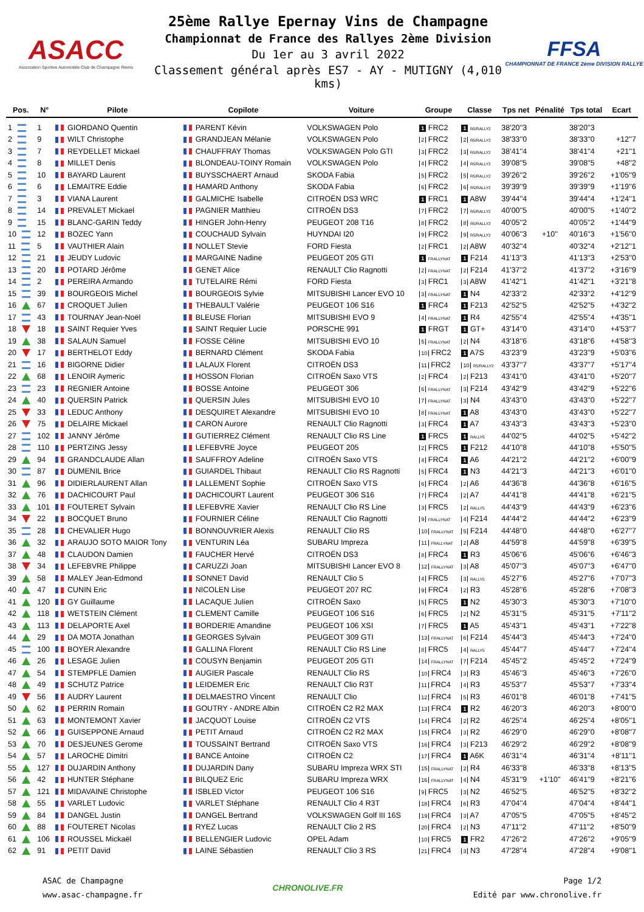ASACC
Association Sportive Automobile Club de Champagne Reims
25ème Rallye Epernay Vins de Champagne
Championnat de France des Rallyes 2ème Division
Du 1er au 3 avril 2022
Classement général après ES7 - AY - MUTIGNY (4,010 kms)
FFSA
CHAMPIONNAT DE FRANCE 2ème DIVISION RALLYE
| Pos. | N° | Pilote | Copilote | Voiture | Groupe | Classe | Tps net | Pénalité | Tps total | Ecart |
| --- | --- | --- | --- | --- | --- | --- | --- | --- | --- | --- |
| 1 | 1 | GIORDANO Quentin | PARENT Kévin | VOLKSWAGEN Polo | 1 FRC2 | 1 R5/RALLY2 | 38'20''3 | | 38'20''3 | |
| 2 | 9 | WILT Christophe | GRANDJEAN Mélanie | VOLKSWAGEN Polo | 2 FRC2 | 2 R5/RALLY2 | 38'33''0 | | 38'33''0 | +12''7 |
| 3 | 7 | REYDELLET Mickael | CHAUFFRAY Thomas | VOLKSWAGEN Polo GTI | 3 FRC2 | 3 R5/RALLY2 | 38'41''4 | | 38'41''4 | +21''1 |
| 4 | 8 | MILLET Denis | BLONDEAU-TOINY Romain | VOLKSWAGEN Polo | 4 FRC2 | 4 R5/RALLY2 | 39'08''5 | | 39'08''5 | +48''2 |
| 5 | 10 | BAYARD Laurent | BUYSSCHAERT Arnaud | SKODA Fabia | 5 FRC2 | 5 R5/RALLY2 | 39'26''2 | | 39'26''2 | +1'05''9 |
| 6 | 6 | LEMAITRE Eddie | HAMARD Anthony | SKODA Fabia | 6 FRC2 | 6 R5/RALLY2 | 39'39''9 | | 39'39''9 | +1'19''6 |
| 7 | 3 | VIANA Laurent | GALMICHE Isabelle | CITROËN DS3 WRC | 1 FRC1 | 1 A8W | 39'44''4 | | 39'44''4 | +1'24''1 |
| 8 | 14 | PREVALET Mickael | PAGNIER Matthieu | CITROËN DS3 | 7 FRC2 | 7 R5/RALLY2 | 40'00''5 | | 40'00''5 | +1'40''2 |
| 9 | 15 | BLANC-GARIN Teddy | HINGER John-Henry | PEUGEOT 208 T16 | 8 FRC2 | 8 R5/RALLY2 | 40'05''2 | | 40'05''2 | +1'44''9 |
| 10 | 12 | BOZEC Yann | COUCHAUD Sylvain | HUYNDAI I20 | 9 FRC2 | 9 R5/RALLY2 | 40'06''3 | +10'' | 40'16''3 | +1'56''0 |
| 11 | 5 | VAUTHIER Alain | NOLLET Stevie | FORD Fiesta | 2 FRC1 | 2 A8W | 40'32''4 | | 40'32''4 | +2'12''1 |
| 12 | 21 | JEUDY Ludovic | MARGAINE Nadine | PEUGEOT 205 GTI | 1 FRALLYNAT | 1 F214 | 41'13''3 | | 41'13''3 | +2'53''0 |
| 13 | 20 | POTARD Jérôme | GENET Alice | RENAULT Clio Ragnotti | 2 FRALLYNAT | 2 F214 | 41'37''2 | | 41'37''2 | +3'16''9 |
| 14 | 2 | PEREIRA Armando | TUTELAIRE Rémi | FORD Fiesta | 3 FRC1 | 3 A8W | 41'42''1 | | 41'42''1 | +3'21''8 |
| 15 | 39 | BOURGEOIS Michel | BOURGEOIS Sylvie | MITSUBISHI Lancer EVO 10 | 3 FRALLYNAT | 1 N4 | 42'33''2 | | 42'33''2 | +4'12''9 |
| 16 | 67 | CROQUET Julien | THEBAULT Valérie | PEUGEOT 106 S16 | 1 FRC4 | 1 F213 | 42'52''5 | | 42'52''5 | +4'32''2 |
| 17 | 43 | TOURNAY Jean-Noël | BLEUSE Florian | MITSUBISHI EVO 9 | 4 FRALLYNAT | 1 R4 | 42'55''4 | | 42'55''4 | +4'35''1 |
| 18 | 18 | SAINT Requier Yves | SAINT Requier Lucie | PORSCHE 991 | 1 FRGT | 1 GT+ | 43'14''0 | | 43'14''0 | +4'53''7 |
| 19 | 38 | SALAUN Samuel | FOSSE Céline | MITSUBISHI EVO 10 | 5 FRALLYNAT | 2 N4 | 43'18''6 | | 43'18''6 | +4'58''3 |
| 20 | 17 | BERTHELOT Eddy | BERNARD Clément | SKODA Fabia | 10 FRC2 | 1 A7S | 43'23''9 | | 43'23''9 | +5'03''6 |
| 21 | 16 | BIGORNE Didier | LALAUX Florent | CITROËN DS3 | 11 FRC2 | 10 R5/RALLY2 | 43'37''7 | | 43'37''7 | +5'17''4 |
| 22 | 68 | LENOIR Aymeric | HOSSON Florian | CITROËN Saxo VTS | 2 FRC4 | 2 F213 | 43'41''0 | | 43'41''0 | +5'20''7 |
| 23 | 23 | REGNIER Antoine | BOSSE Antoine | PEUGEOT 306 | 6 FRALLYNAT | 3 F214 | 43'42''9 | | 43'42''9 | +5'22''6 |
| 24 | 40 | QUERSIN Patrick | QUERSIN Jules | MITSUBISHI EVO 10 | 7 FRALLYNAT | 3 N4 | 43'43''0 | | 43'43''0 | +5'22''7 |
| 25 | 33 | LEDUC Anthony | DESQUIRET Alexandre | MITSUBISHI EVO 10 | 8 FRALLYNAT | 1 A8 | 43'43''0 | | 43'43''0 | +5'22''7 |
| 26 | 75 | DELAIRE Mickael | CARON Aurore | RENAULT Clio Ragnotti | 3 FRC4 | 1 A7 | 43'43''3 | | 43'43''3 | +5'23''0 |
| 27 | 102 | JANNY Jérôme | GUTIERREZ Clément | RENAULT Clio RS Line | 1 FRC5 | 1 RALLY5 | 44'02''5 | | 44'02''5 | +5'42''2 |
| 28 | 110 | PERTZING Jessy | LEFEBVRE Joyce | PEUGEOT 205 | 2 FRC5 | 1 F212 | 44'10''8 | | 44'10''8 | +5'50''5 |
| 29 | 94 | GRANDCLAUDE Allan | SAUFFROY Adeline | CITROËN Saxo VTS | 4 FRC4 | 1 A6 | 44'21''2 | | 44'21''2 | +6'00''9 |
| 30 | 87 | DUMENIL Brice | GUIARDEL Thibaut | RENAULT Clio RS Ragnotti | 5 FRC4 | 1 N3 | 44'21''3 | | 44'21''3 | +6'01''0 |
| 31 | 96 | DIDIERLAURENT Allan | LALLEMENT Sophie | CITROËN Saxo VTS | 6 FRC4 | 2 A6 | 44'36''8 | | 44'36''8 | +6'16''5 |
| 32 | 76 | DACHICOURT Paul | DACHICOURT Laurent | PEUGEOT 306 S16 | 7 FRC4 | 2 A7 | 44'41''8 | | 44'41''8 | +6'21''5 |
| 33 | 101 | FOUTERET Sylvain | LEFEBVRE Xavier | RENAULT Clio RS Line | 3 FRC5 | 2 RALLY5 | 44'43''9 | | 44'43''9 | +6'23''6 |
| 34 | 22 | BOCQUET Bruno | FOURNIER Céline | RENAULT Clio Ragnotti | 9 FRALLYNAT | 4 F214 | 44'44''2 | | 44'44''2 | +6'23''9 |
| 35 | 28 | CHEVALIER Hugo | BONNOUVRIER Alexis | RENAULT Clio RS | 10 FRALLYNAT | 5 F214 | 44'48''0 | | 44'48''0 | +6'27''7 |
| 36 | 32 | ARAUJO SOTO MAIOR Tony | VENTURIN Léa | SUBARU Impreza | 11 FRALLYNAT | 2 A8 | 44'59''8 | | 44'59''8 | +6'39''5 |
| 37 | 48 | CLAUDON Damien | FAUCHER Hervé | CITROËN DS3 | 8 FRC4 | 1 R3 | 45'06''6 | | 45'06''6 | +6'46''3 |
| 38 | 34 | LEFEBVRE Philippe | CARUZZI Joan | MITSUBISHI Lancer EVO 8 | 12 FRALLYNAT | 3 A8 | 45'07''3 | | 45'07''3 | +6'47''0 |
| 39 | 58 | MALEY Jean-Edmond | SONNET David | RENAULT Clio 5 | 4 FRC5 | 3 RALLY5 | 45'27''6 | | 45'27''6 | +7'07''3 |
| 40 | 47 | CUNIN Eric | NICOLEN Lise | PEUGEOT 207 RC | 9 FRC4 | 2 R3 | 45'28''6 | | 45'28''6 | +7'08''3 |
| 41 | 120 | GY Guillaume | LACAQUE Julien | CITROËN Saxo | 5 FRC5 | 1 N2 | 45'30''3 | | 45'30''3 | +7'10''0 |
| 42 | 118 | WETSTEIN Clément | CLEMENT Camille | PEUGEOT 106 S16 | 6 FRC5 | 2 N2 | 45'31''5 | | 45'31''5 | +7'11''2 |
| 43 | 113 | DELAPORTE Axel | BORDERIE Amandine | PEUGEOT 106 XSI | 7 FRC5 | 1 A5 | 45'43''1 | | 45'43''1 | +7'22''8 |
| 44 | 29 | DA MOTA Jonathan | GEORGES Sylvain | PEUGEOT 309 GTI | 13 FRALLYNAT | 6 F214 | 45'44''3 | | 45'44''3 | +7'24''0 |
| 45 | 100 | BOYER Alexandre | GALLINA Florent | RENAULT Clio RS Line | 8 FRC5 | 4 RALLY5 | 45'44''7 | | 45'44''7 | +7'24''4 |
| 46 | 26 | LESAGE Julien | COUSYN Benjamin | PEUGEOT 205 GTI | 14 FRALLYNAT | 7 F214 | 45'45''2 | | 45'45''2 | +7'24''9 |
| 47 | 54 | STEMPFLE Damien | AUGIER Pascale | RENAULT Clio RS | 10 FRC4 | 3 R3 | 45'46''3 | | 45'46''3 | +7'26''0 |
| 48 | 49 | SCHUTZ Patrice | LEIDEMER Eric | RENAULT Clio R3T | 11 FRC4 | 4 R3 | 45'53''7 | | 45'53''7 | +7'33''4 |
| 49 | 56 | AUDRY Laurent | DELMAESTRO Vincent | RENAULT Clio | 12 FRC4 | 5 R3 | 46'01''8 | | 46'01''8 | +7'41''5 |
| 50 | 62 | PERRIN Romain | GOUTRY - ANDRE Albin | CITROËN C2 R2 MAX | 13 FRC4 | 1 R2 | 46'20''3 | | 46'20''3 | +8'00''0 |
| 51 | 63 | MONTEMONT Xavier | JACQUOT Louise | CITROËN C2 VTS | 14 FRC4 | 2 R2 | 46'25''4 | | 46'25''4 | +8'05''1 |
| 52 | 66 | GUISEPPONE Arnaud | PETIT Arnaud | CITROËN C2 R2 MAX | 15 FRC4 | 3 R2 | 46'29''0 | | 46'29''0 | +8'08''7 |
| 53 | 70 | DESJEUNES Gerome | TOUSSAINT Bertrand | CITROËN Saxo VTS | 16 FRC4 | 3 F213 | 46'29''2 | | 46'29''2 | +8'08''9 |
| 54 | 57 | LAROCHE Dimitri | BANCE Antoine | CITROËN C2 | 17 FRC4 | 1 A6K | 46'31''4 | | 46'31''4 | +8'11''1 |
| 55 | 127 | DUJARDIN Anthony | DUJARDIN Dany | SUBARU Impreza WRX STI | 15 FRALLYNAT | 2 R4 | 46'33''8 | | 46'33''8 | +8'13''5 |
| 56 | 42 | HUNTER Stéphane | BILQUEZ Eric | SUBARU Impreza WRX | 16 FRALLYNAT | 4 N4 | 45'31''9 | +1'10'' | 46'41''9 | +8'21''6 |
| 57 | 121 | MIDAVAINE Christophe | ISBLED Victor | PEUGEOT 106 S16 | 9 FRC5 | 3 N2 | 46'52''5 | | 46'52''5 | +8'32''2 |
| 58 | 55 | VARLET Ludovic | VARLET Stéphane | RENAULT Clio 4 R3T | 18 FRC4 | 6 R3 | 47'04''4 | | 47'04''4 | +8'44''1 |
| 59 | 84 | DANGEL Justin | DANGEL Bertrand | VOLKSWAGEN Golf III 16S | 19 FRC4 | 3 A7 | 47'05''5 | | 47'05''5 | +8'45''2 |
| 60 | 88 | FOUTERET Nicolas | RYEZ Lucas | RENAULT Clio 2 RS | 20 FRC4 | 2 N3 | 47'11''2 | | 47'11''2 | +8'50''9 |
| 61 | 106 | ROUSSEL Mickaël | BELLENGIER Ludovic | OPEL Adam | 10 FRC5 | 1 FR2 | 47'26''2 | | 47'26''2 | +9'05''9 |
| 62 | 91 | PETIT David | LAINE Sébastien | RENAULT Clio 3 RS | 21 FRC4 | 3 N3 | 47'28''4 | | 47'28''4 | +9'08''1 |
ASAC de Champagne
www.asac-champagne.fr
CHRONOLIVE.FR
Page 1/2
Edité par www.chronolive.fr